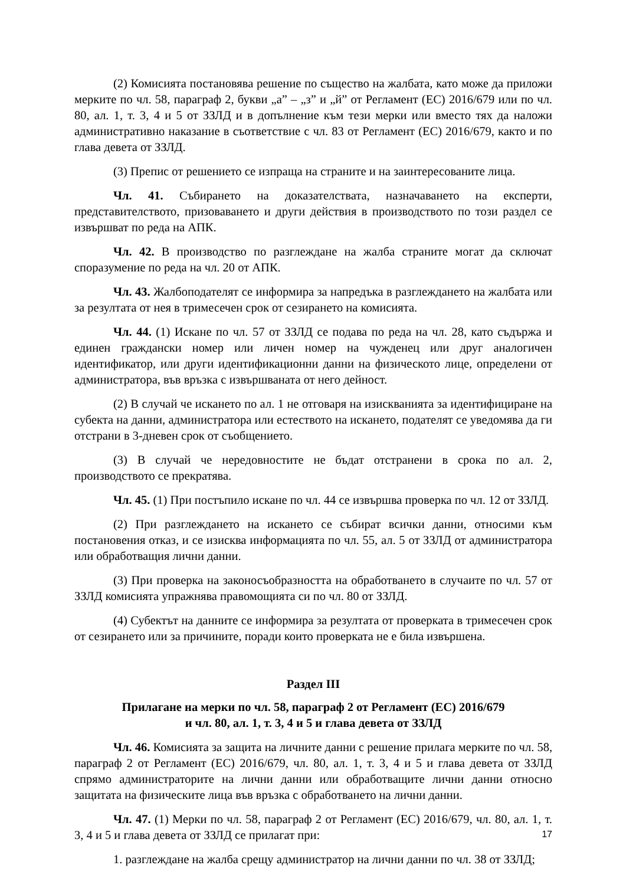(2) Комисията постановява решение по същество на жалбата, като може да приложи мерките по чл. 58, параграф 2, букви „а” – „з” и „й” от Регламент (ЕС) 2016/679 или по чл. 80, ал. 1, т. 3, 4 и 5 от ЗЗЛД и в допълнение към тези мерки или вместо тях да наложи административно наказание в съответствие с чл. 83 от Регламент (ЕС) 2016/679, както и по глава девета от ЗЗЛД.
(3) Препис от решението се изпраща на страните и на заинтересованите лица.
Чл. 41. Събирането на доказателствата, назначаването на експерти, представителството, призоваването и други действия в производството по този раздел се извършват по реда на АПК.
Чл. 42. В производство по разглеждане на жалба страните могат да сключат споразумение по реда на чл. 20 от АПК.
Чл. 43. Жалбоподателят се информира за напредъка в разглеждането на жалбата или за резултата от нея в тримесечен срок от сезирането на комисията.
Чл. 44. (1) Искане по чл. 57 от ЗЗЛД се подава по реда на чл. 28, като съдържа и единен граждански номер или личен номер на чужденец или друг аналогичен идентификатор, или други идентификационни данни на физическото лице, определени от администратора, във връзка с извършваната от него дейност.
(2) В случай че искането по ал. 1 не отговаря на изискванията за идентифициране на субекта на данни, администратора или естеството на искането, подателят се уведомява да ги отстрани в 3-дневен срок от съобщението.
(3) В случай че нередовностите не бъдат отстранени в срока по ал. 2, производството се прекратява.
Чл. 45. (1) При постъпило искане по чл. 44 се извършва проверка по чл. 12 от ЗЗЛД.
(2) При разглеждането на искането се събират всички данни, относими към постановения отказ, и се изисква информацията по чл. 55, ал. 5 от ЗЗЛД от администратора или обработващия лични данни.
(3) При проверка на законосъобразността на обработването в случаите по чл. 57 от ЗЗЛД комисията упражнява правомощията си по чл. 80 от ЗЗЛД.
(4) Субектът на данните се информира за резултата от проверката в тримесечен срок от сезирането или за причините, поради които проверката не е била извършена.
Раздел III
Прилагане на мерки по чл. 58, параграф 2 от Регламент (ЕС) 2016/679
и чл. 80, ал. 1, т. 3, 4 и 5 и глава девета от ЗЗЛД
Чл. 46. Комисията за защита на личните данни с решение прилага мерките по чл. 58, параграф 2 от Регламент (ЕС) 2016/679, чл. 80, ал. 1, т. 3, 4 и 5 и глава девета от ЗЗЛД спрямо администраторите на лични данни или обработващите лични данни относно защитата на физическите лица във връзка с обработването на лични данни.
Чл. 47. (1) Мерки по чл. 58, параграф 2 от Регламент (ЕС) 2016/679, чл. 80, ал. 1, т. 3, 4 и 5 и глава девета от ЗЗЛД се прилагат при:
1. разглеждане на жалба срещу администратор на лични данни по чл. 38 от ЗЗЛД;
17